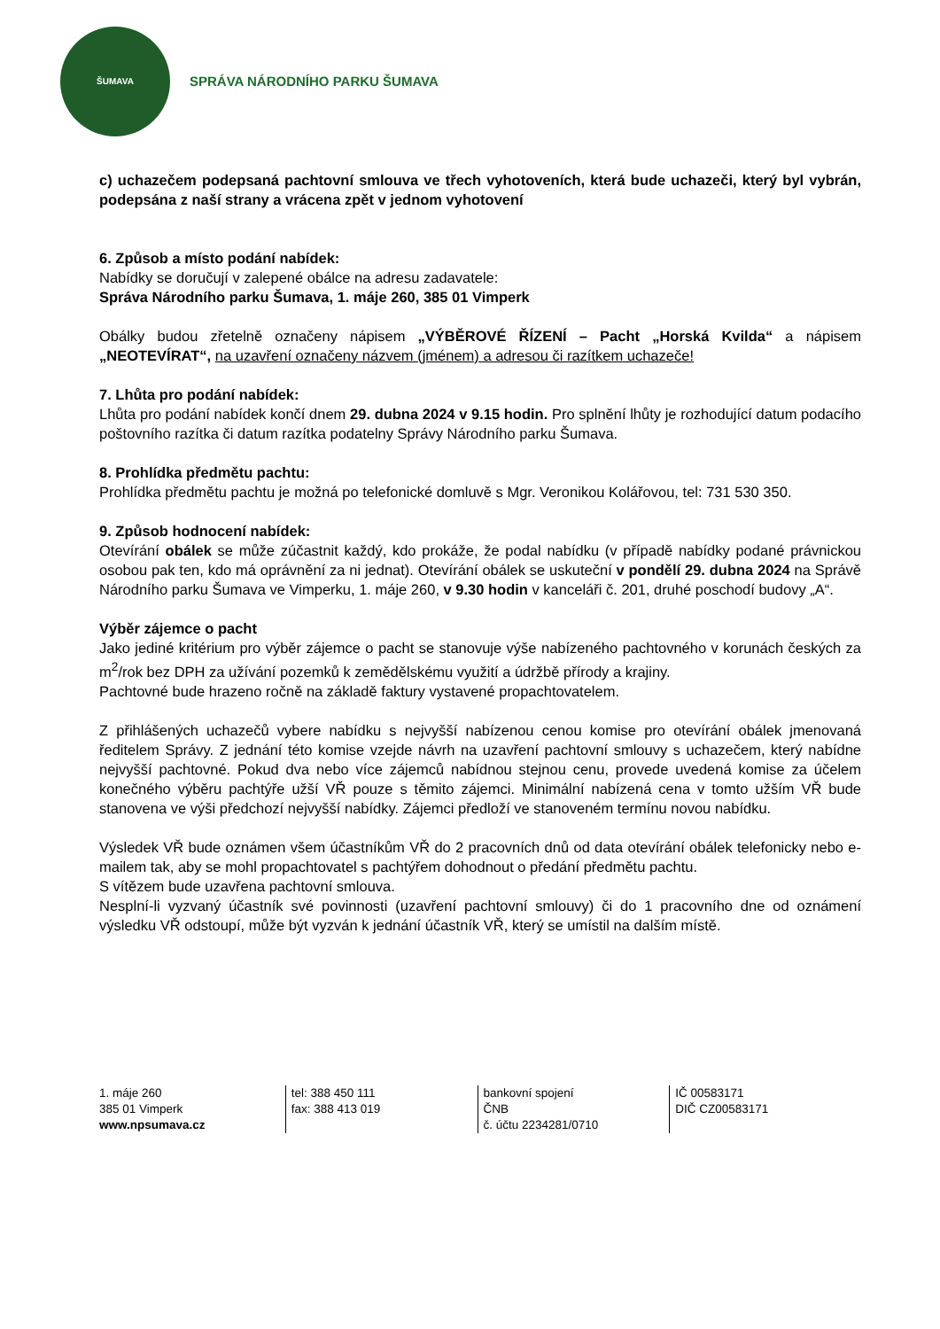ŠUMAVA
SPRÁVA NÁRODNÍHO PARKU ŠUMAVA
c) uchazečem podepsaná pachtovní smlouva ve třech vyhotoveních, která bude uchazeči, který byl vybrán, podepsána z naší strany a vrácena zpět v jednom vyhotovení
6. Způsob a místo podání nabídek:
Nabídky se doručují v zalepené obálce na adresu zadavatele:
Správa Národního parku Šumava, 1. máje 260, 385 01 Vimperk
Obálky budou zřetelně označeny nápisem „VÝBĚROVÉ ŘÍZENÍ – Pacht „Horská Kvilda“ a nápisem „NEOTEVÍRAT“, na uzavření označeny názvem (jménem) a adresou či razítkem uchazeče!
7. Lhůta pro podání nabídek:
Lhůta pro podání nabídek končí dnem 29. dubna 2024 v 9.15 hodin. Pro splnění lhůty je rozhodující datum podacího poštovního razítka či datum razítka podatelny Správy Národního parku Šumava.
8. Prohlídka předmětu pachtu:
Prohlídka předmětu pachtu je možná po telefonické domluvě s Mgr. Veronikou Kolářovou, tel: 731 530 350.
9. Způsob hodnocení nabídek:
Otevírání obálek se může zúčastnit každý, kdo prokáže, že podal nabídku (v případě nabídky podané právnickou osobou pak ten, kdo má oprávnění za ni jednat). Otevírání obálek se uskuteční v pondělí 29. dubna 2024 na Správě Národního parku Šumava ve Vimperku, 1. máje 260, v 9.30 hodin v kanceláři č. 201, druhé poschodí budovy „A“.
Výběr zájemce o pacht
Jako jediné kritérium pro výběr zájemce o pacht se stanovuje výše nabízeného pachtovného v korunách českých za m<sup>2</sup>/rok bez DPH za užívání pozemků k zemědělskému využití a údržbě přírody a krajiny.
Pachtovné bude hrazeno ročně na základě faktury vystavené propachtovatelem.
Z přihlášených uchazečů vybere nabídku s nejvyšší nabízenou cenou komise pro otevírání obálek jmenovaná ředitelem Správy. Z jednání této komise vzejde návrh na uzavření pachtovní smlouvy s uchazečem, který nabídne nejvyšší pachtovné. Pokud dva nebo více zájemců nabídnou stejnou cenu, provede uvedená komise za účelem konečného výběru pachtýře užší VŘ pouze s těmito zájemci. Minimální nabízená cena v tomto užším VŘ bude stanovena ve výši předchozí nejvyšší nabídky. Zájemci předloží ve stanoveném termínu novou nabídku.
Výsledek VŘ bude oznámen všem účastníkům VŘ do 2 pracovních dnů od data otevírání obálek telefonicky nebo e-mailem tak, aby se mohl propachtovatel s pachtýřem dohodnout o předání předmětu pachtu.
S vítězem bude uzavřena pachtovní smlouva.
Nesplní-li vyzvaný účastník své povinnosti (uzavření pachtovní smlouvy) či do 1 pracovního dne od oznámení výsledku VŘ odstoupí, může být vyzván k jednání účastník VŘ, který se umístil na dalším místě.
1. máje 260
385 01 Vimperk
www.npsumava.cz
tel: 388 450 111
fax: 388 413 019
bankovní spojení
ČNB
č. účtu 2234281/0710
IČ 00583171
DIČ CZ00583171